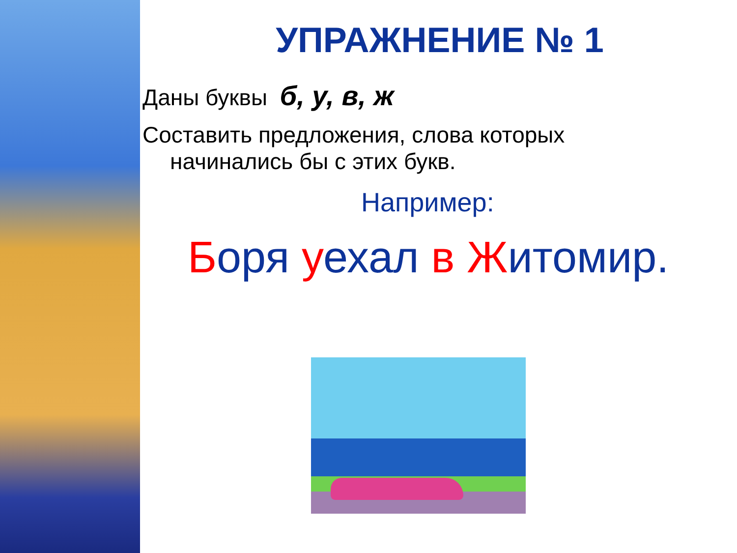УПРАЖНЕНИЕ № 1
Даны буквы б, у, в, ж
Составить предложения, слова которых
начинались бы с этих букв.
Например:
Боря уехал в Житомир.